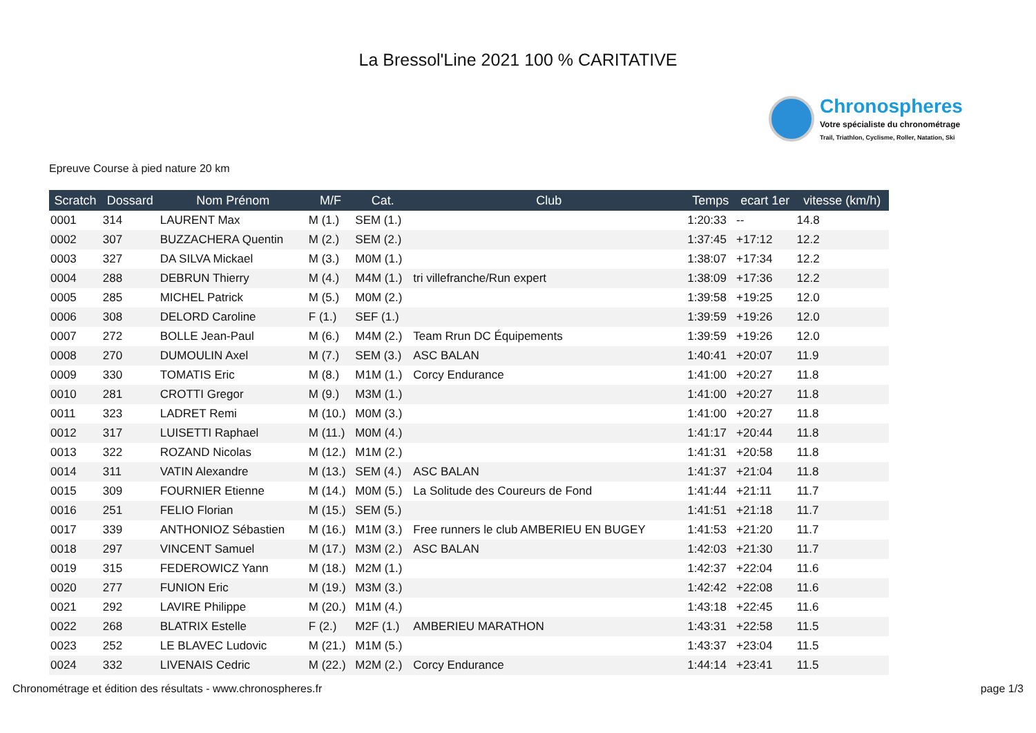La Bressol'Line 2021 100 % CARITATIVE
Chronospheres
Votre spécialiste du chronométrage
Trail, Triathlon, Cyclisme, Roller, Natation, Ski
Epreuve Course à pied nature 20 km
| Scratch | Dossard | Nom Prénom | M/F | Cat. | Club | Temps | ecart 1er | vitesse (km/h) |
| --- | --- | --- | --- | --- | --- | --- | --- | --- |
| 0001 | 314 | LAURENT Max | M (1.) | SEM (1.) | | 1:20:33 | -- | 14.8 |
| 0002 | 307 | BUZZACHERA Quentin | M (2.) | SEM (2.) | | 1:37:45 | +17:12 | 12.2 |
| 0003 | 327 | DA SILVA Mickael | M (3.) | M0M (1.) | | 1:38:07 | +17:34 | 12.2 |
| 0004 | 288 | DEBRUN Thierry | M (4.) | M4M (1.) | tri villefranche/Run expert | 1:38:09 | +17:36 | 12.2 |
| 0005 | 285 | MICHEL Patrick | M (5.) | M0M (2.) | | 1:39:58 | +19:25 | 12.0 |
| 0006 | 308 | DELORD Caroline | F (1.) | SEF (1.) | | 1:39:59 | +19:26 | 12.0 |
| 0007 | 272 | BOLLE Jean-Paul | M (6.) | M4M (2.) | Team Rrun DC Équipements | 1:39:59 | +19:26 | 12.0 |
| 0008 | 270 | DUMOULIN Axel | M (7.) | SEM (3.) | ASC BALAN | 1:40:41 | +20:07 | 11.9 |
| 0009 | 330 | TOMATIS Eric | M (8.) | M1M (1.) | Corcy Endurance | 1:41:00 | +20:27 | 11.8 |
| 0010 | 281 | CROTTI Gregor | M (9.) | M3M (1.) | | 1:41:00 | +20:27 | 11.8 |
| 0011 | 323 | LADRET Remi | M (10.) | M0M (3.) | | 1:41:00 | +20:27 | 11.8 |
| 0012 | 317 | LUISETTI Raphael | M (11.) | M0M (4.) | | 1:41:17 | +20:44 | 11.8 |
| 0013 | 322 | ROZAND Nicolas | M (12.) | M1M (2.) | | 1:41:31 | +20:58 | 11.8 |
| 0014 | 311 | VATIN Alexandre | M (13.) | SEM (4.) | ASC BALAN | 1:41:37 | +21:04 | 11.8 |
| 0015 | 309 | FOURNIER Etienne | M (14.) | M0M (5.) | La Solitude des Coureurs de Fond | 1:41:44 | +21:11 | 11.7 |
| 0016 | 251 | FELIO Florian | M (15.) | SEM (5.) | | 1:41:51 | +21:18 | 11.7 |
| 0017 | 339 | ANTHONIOZ Sébastien | M (16.) | M1M (3.) | Free runners le club AMBERIEU EN BUGEY | 1:41:53 | +21:20 | 11.7 |
| 0018 | 297 | VINCENT Samuel | M (17.) | M3M (2.) | ASC BALAN | 1:42:03 | +21:30 | 11.7 |
| 0019 | 315 | FEDEROWICZ Yann | M (18.) | M2M (1.) | | 1:42:37 | +22:04 | 11.6 |
| 0020 | 277 | FUNION Eric | M (19.) | M3M (3.) | | 1:42:42 | +22:08 | 11.6 |
| 0021 | 292 | LAVIRE Philippe | M (20.) | M1M (4.) | | 1:43:18 | +22:45 | 11.6 |
| 0022 | 268 | BLATRIX Estelle | F (2.) | M2F (1.) | AMBERIEU MARATHON | 1:43:31 | +22:58 | 11.5 |
| 0023 | 252 | LE BLAVEC Ludovic | M (21.) | M1M (5.) | | 1:43:37 | +23:04 | 11.5 |
| 0024 | 332 | LIVENAIS Cedric | M (22.) | M2M (2.) | Corcy Endurance | 1:44:14 | +23:41 | 11.5 |
Chronométrage et édition des résultats - www.chronospheres.fr page 1/3